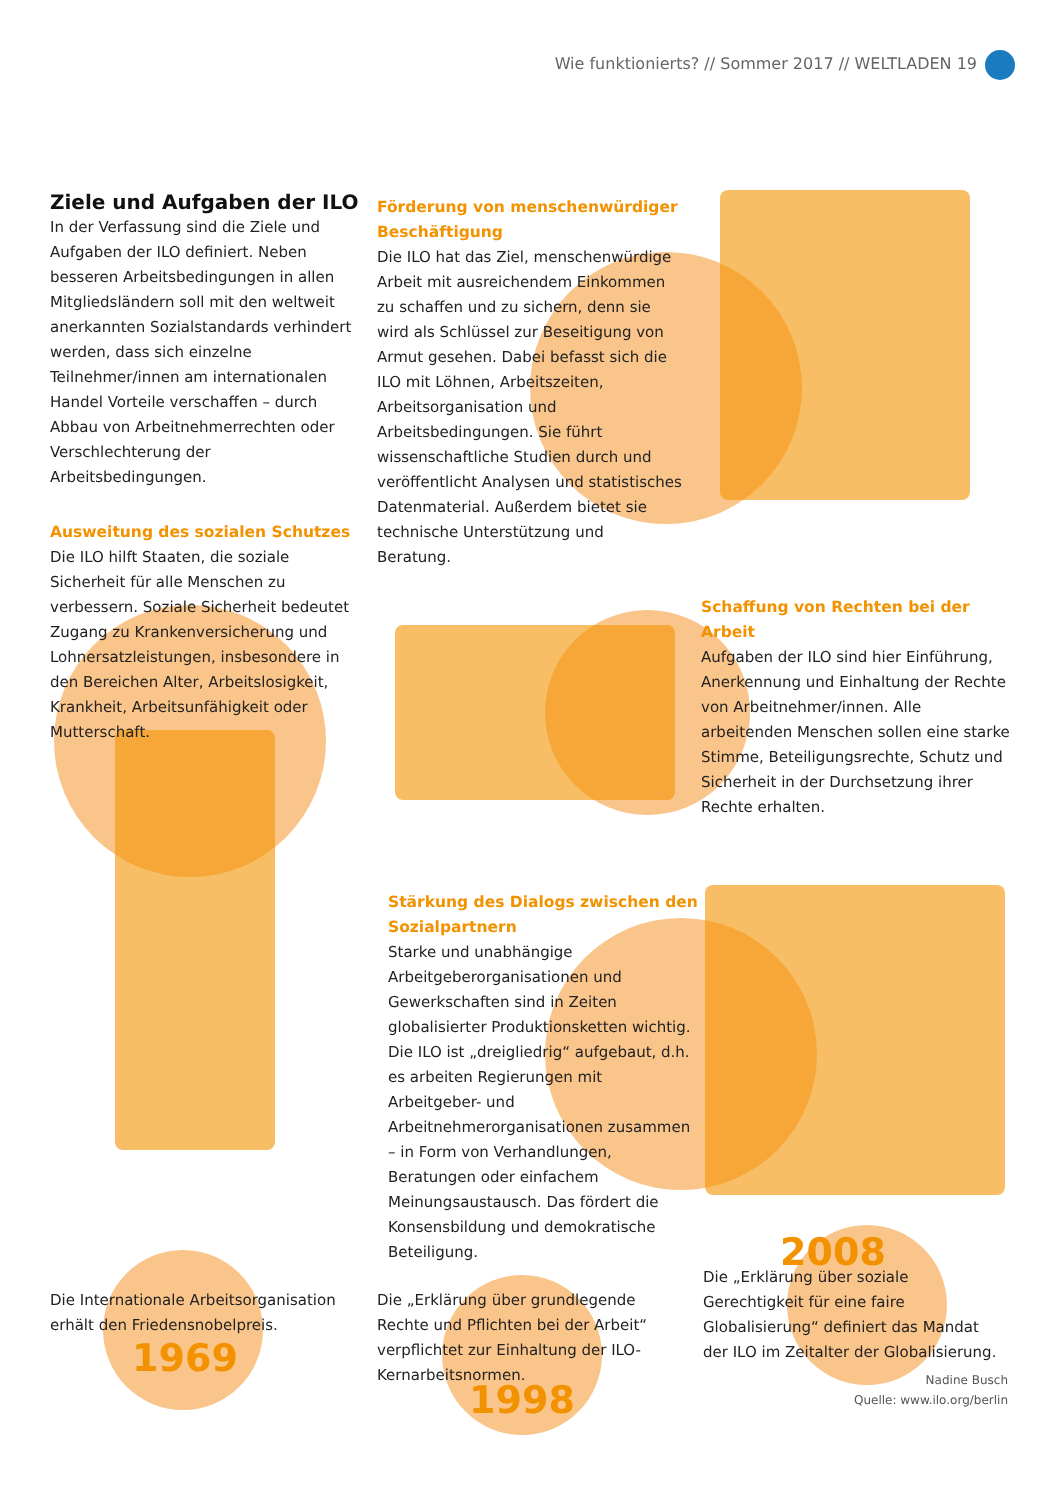Wie funktionierts? // Sommer 2017 // WELTLADEN 19
Ziele und Aufgaben der ILO
In der Verfassung sind die Ziele und Aufgaben der ILO definiert. Neben besseren Arbeitsbedingungen in allen Mitgliedsländern soll mit den weltweit anerkannten Sozialstandards verhindert werden, dass sich einzelne Teilnehmer/innen am internationalen Handel Vorteile verschaffen – durch Abbau von Arbeitnehmerrechten oder Verschlechterung der Arbeitsbedingungen.
Förderung von menschenwürdiger Beschäftigung
Die ILO hat das Ziel, menschenwürdige Arbeit mit ausreichendem Einkommen zu schaffen und zu sichern, denn sie wird als Schlüssel zur Beseitigung von Armut gesehen. Dabei befasst sich die ILO mit Löhnen, Arbeitszeiten, Arbeitsorganisation und Arbeitsbedingungen. Sie führt wissenschaftliche Studien durch und veröffentlicht Analysen und statistisches Datenmaterial. Außerdem bietet sie technische Unterstützung und Beratung.
Ausweitung des sozialen Schutzes
Die ILO hilft Staaten, die soziale Sicherheit für alle Menschen zu verbessern. Soziale Sicherheit bedeutet Zugang zu Krankenversicherung und Lohnersatzleistungen, insbesondere in den Bereichen Alter, Arbeitslosigkeit, Krankheit, Arbeitsunfähigkeit oder Mutterschaft.
Schaffung von Rechten bei der Arbeit
Aufgaben der ILO sind hier Einführung, Anerkennung und Einhaltung der Rechte von Arbeitnehmer/innen. Alle arbeitenden Menschen sollen eine starke Stimme, Beteiligungsrechte, Schutz und Sicherheit in der Durchsetzung ihrer Rechte erhalten.
Stärkung des Dialogs zwischen den Sozialpartnern
Starke und unabhängige Arbeitgeberorganisationen und Gewerkschaften sind in Zeiten globalisierter Produktionsketten wichtig. Die ILO ist „dreigliedrig“ aufgebaut, d.h. es arbeiten Regierungen mit Arbeitgeber- und Arbeitnehmerorganisationen zusammen – in Form von Verhandlungen, Beratungen oder einfachem Meinungsaustausch. Das fördert die Konsensbildung und demokratische Beteiligung.
Die Internationale Arbeitsorganisation erhält den Friedensnobelpreis.
1969
Die „Erklärung über grundlegende Rechte und Pflichten bei der Arbeit“ verpflichtet zur Einhaltung der ILO-Kernarbeitsnormen.
1998
2008
Die „Erklärung über soziale Gerechtigkeit für eine faire Globalisierung“ definiert das Mandat der ILO im Zeitalter der Globalisierung.
Nadine Busch
Quelle: www.ilo.org/berlin